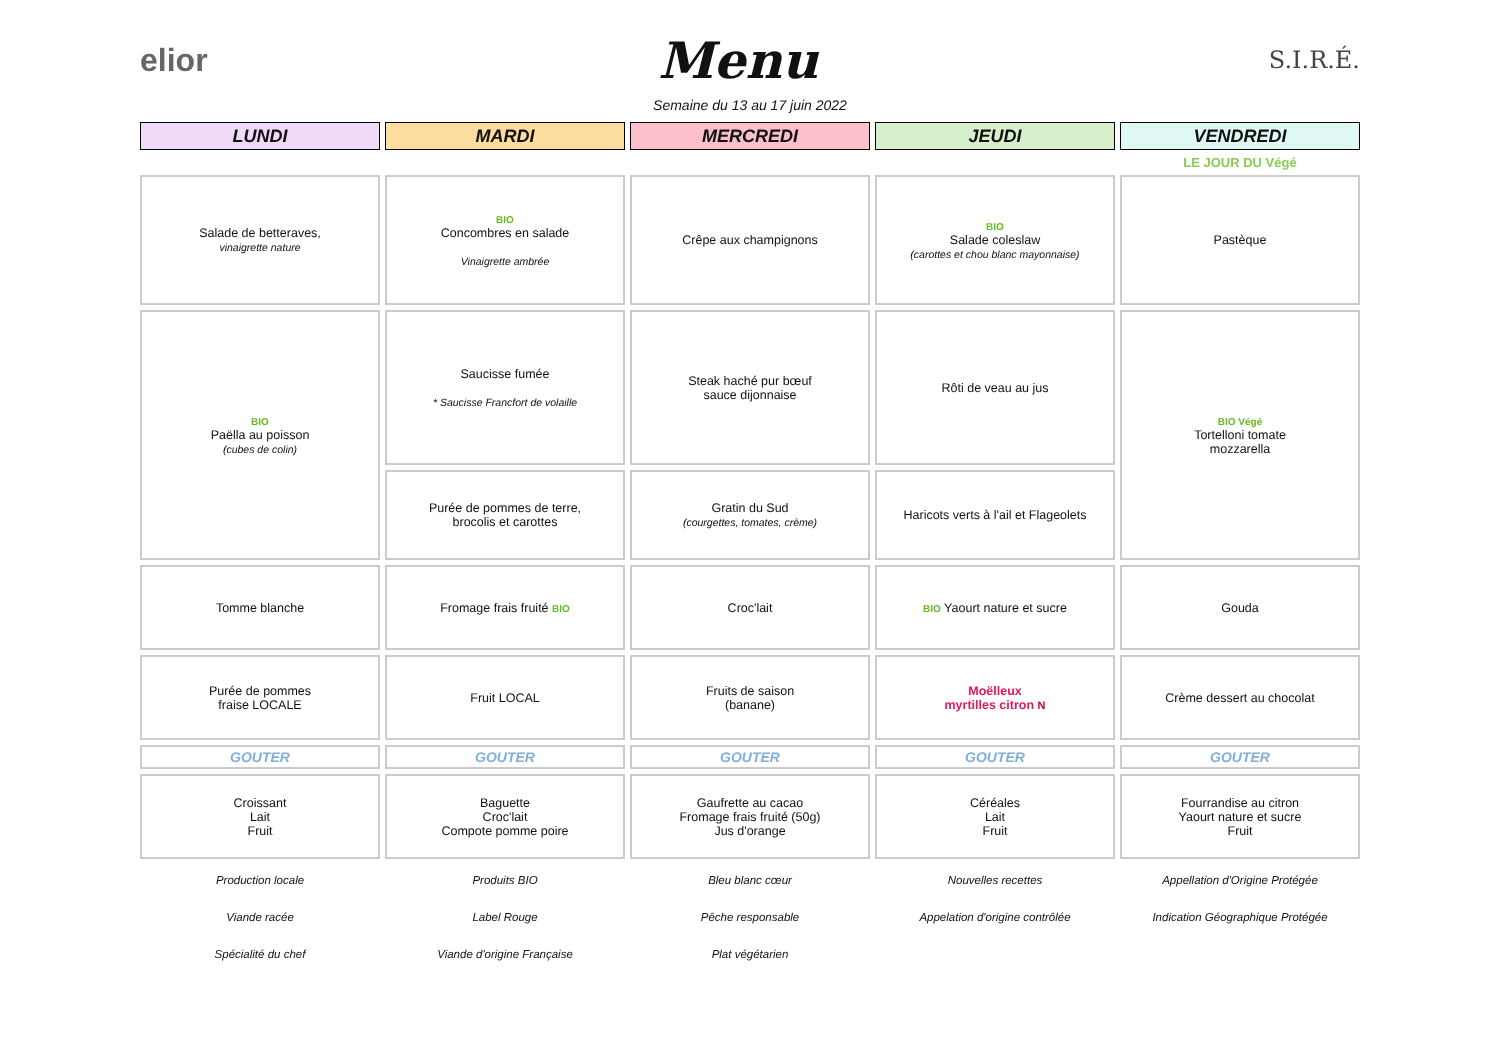elior Menu S.I.R.É.
Semaine du 13 au 17 juin 2022
| LUNDI | MARDI | MERCREDI | JEUDI | VENDREDI |
| | | | | LE JOUR DU Végé |
| Salade de betteraves, vinaigrette nature | BIO Concombres en salade Vinaigrette ambrée | Crêpe aux champignons | BIO Salade coleslaw (carottes et chou blanc mayonnaise) | Pastèque |
| BIO Paëlla au poisson (cubes de colin) | Saucisse fumée * Saucisse Francfort de volaille | Steak haché pur bœuf sauce dijonnaise | Rôti de veau au jus | BIO Végé Tortelloni tomate mozzarella |
| | Purée de pommes de terre, brocolis et carottes | Gratin du Sud (courgettes, tomates, crème) | Haricots verts à l'ail et Flageolets | |
| Tomme blanche | Fromage frais fruité BIO | Croc'lait | BIO Yaourt nature et sucre | Gouda |
| Purée de pommes fraise LOCALE | Fruit LOCAL | Fruits de saison (banane) | Moëlleux myrtilles citron N | Crème dessert au chocolat |
| GOUTER | GOUTER | GOUTER | GOUTER | GOUTER |
| Croissant Lait Fruit | Baguette Croc'lait Compote pomme poire | Gaufrette au cacao Fromage frais fruité (50g) Jus d'orange | Céréales Lait Fruit | Fourrandise au citron Yaourt nature et sucre Fruit |
| Production locale | Produits BIO | Bleu blanc cœur | Nouvelles recettes | Appellation d'Origine Protégée |
| Viande racée | Label Rouge | Pêche responsable | Appelation d'origine contrôlée | Indication Géographique Protégée |
| Spécialité du chef | Viande d'origine Française | Plat végétarien | | |